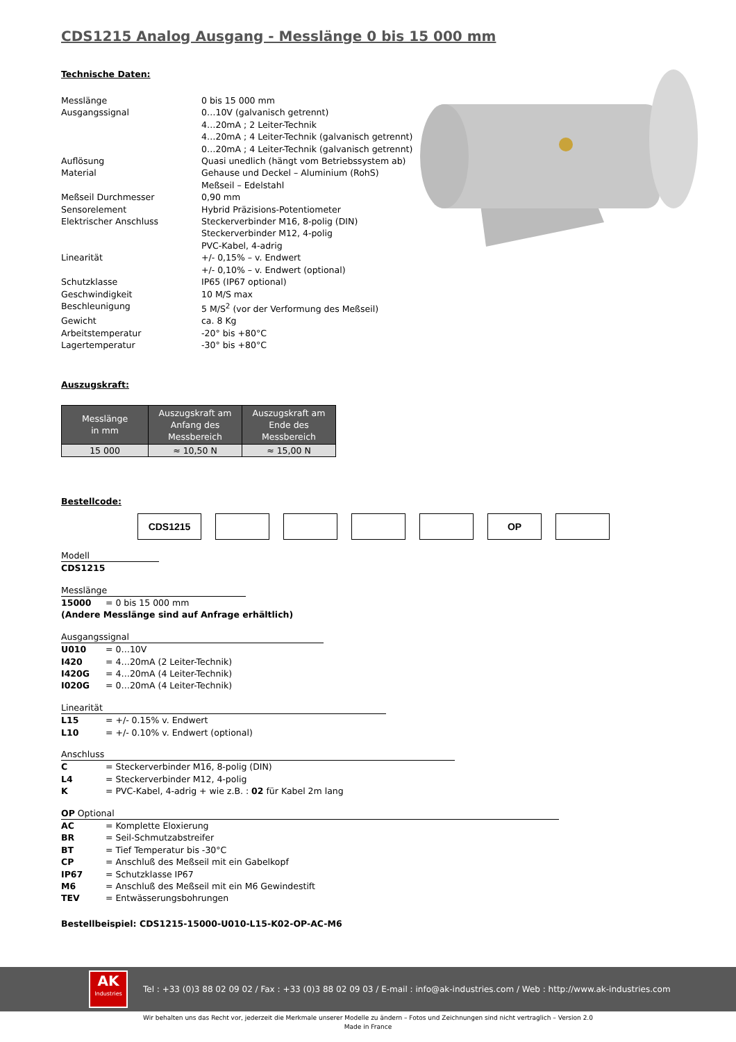CDS1215 Analog Ausgang - Messlänge 0 bis 15 000 mm
Technische Daten:
| Messlänge | 0 bis 15 000 mm |
| Ausgangssignal | 0…10V (galvanisch getrennt) 4…20mA ; 2 Leiter-Technik 4…20mA ; 4 Leiter-Technik (galvanisch getrennt) 0…20mA ; 4 Leiter-Technik (galvanisch getrennt) |
| Auflösung | Quasi unedlich (hängt vom Betriebssystem ab) |
| Material | Gehause und Deckel – Aluminium (RohS) Meßseil – Edelstahl |
| Meßseil Durchmesser | 0,90 mm |
| Sensorelement | Hybrid Präzisions-Potentiometer |
| Elektrischer Anschluss | Steckerverbinder M16, 8-polig (DIN) Steckerverbinder M12, 4-polig PVC-Kabel, 4-adrig |
| Linearität | +/- 0,15% – v. Endwert +/- 0,10% – v. Endwert (optional) |
| Schutzklasse | IP65 (IP67 optional) |
| Geschwindigkeit | 10 M/S max |
| Beschleunigung | 5 M/S<sup>2</sup> (vor der Verformung des Meßseil) |
| Gewicht | ca. 8 Kg |
| Arbeitstemperatur | -20° bis +80°C |
| Lagertemperatur | -30° bis +80°C |
Auszugskraft:
| Messlänge in mm | Auszugskraft am Anfang des Messbereich | Auszugskraft am Ende des Messbereich |
| --- | --- | --- |
| 15 000 | ≈ 10,50 N | ≈ 15,00 N |
Bestellcode:
CDS1215 OP
Modell
CDS1215
Messlänge
15000 = 0 bis 15 000 mm
(Andere Messlänge sind auf Anfrage erhältlich)
Ausgangssignal
U010 = 0…10V
I420 = 4…20mA (2 Leiter-Technik)
I420G = 4…20mA (4 Leiter-Technik)
I020G = 0…20mA (4 Leiter-Technik)
Linearität
L15 = +/- 0.15% v. Endwert
L10 = +/- 0.10% v. Endwert (optional)
Anschluss
C = Steckerverbinder M16, 8-polig (DIN)
L4 = Steckerverbinder M12, 4-polig
K = PVC-Kabel, 4-adrig + wie z.B. : 02 für Kabel 2m lang
OP Optional
AC = Komplette Eloxierung
BR = Seil-Schmutzabstreifer
BT = Tief Temperatur bis -30°C
CP = Anschluß des Meßseil mit ein Gabelkopf
IP67 = Schutzklasse IP67
M6 = Anschluß des Meßseil mit ein M6 Gewindestift
TEV = Entwässerungsbohrungen
Bestellbeispiel: CDS1215-15000-U010-L15-K02-OP-AC-M6
AK
Industries
Tel : +33 (0)3 88 02 09 02 / Fax : +33 (0)3 88 02 09 03 / E-mail : info@ak-industries.com / Web : http://www.ak-industries.com
Wir behalten uns das Recht vor, jederzeit die Merkmale unserer Modelle zu ändern – Fotos und Zeichnungen sind nicht vertraglich – Version 2.0
Made in France